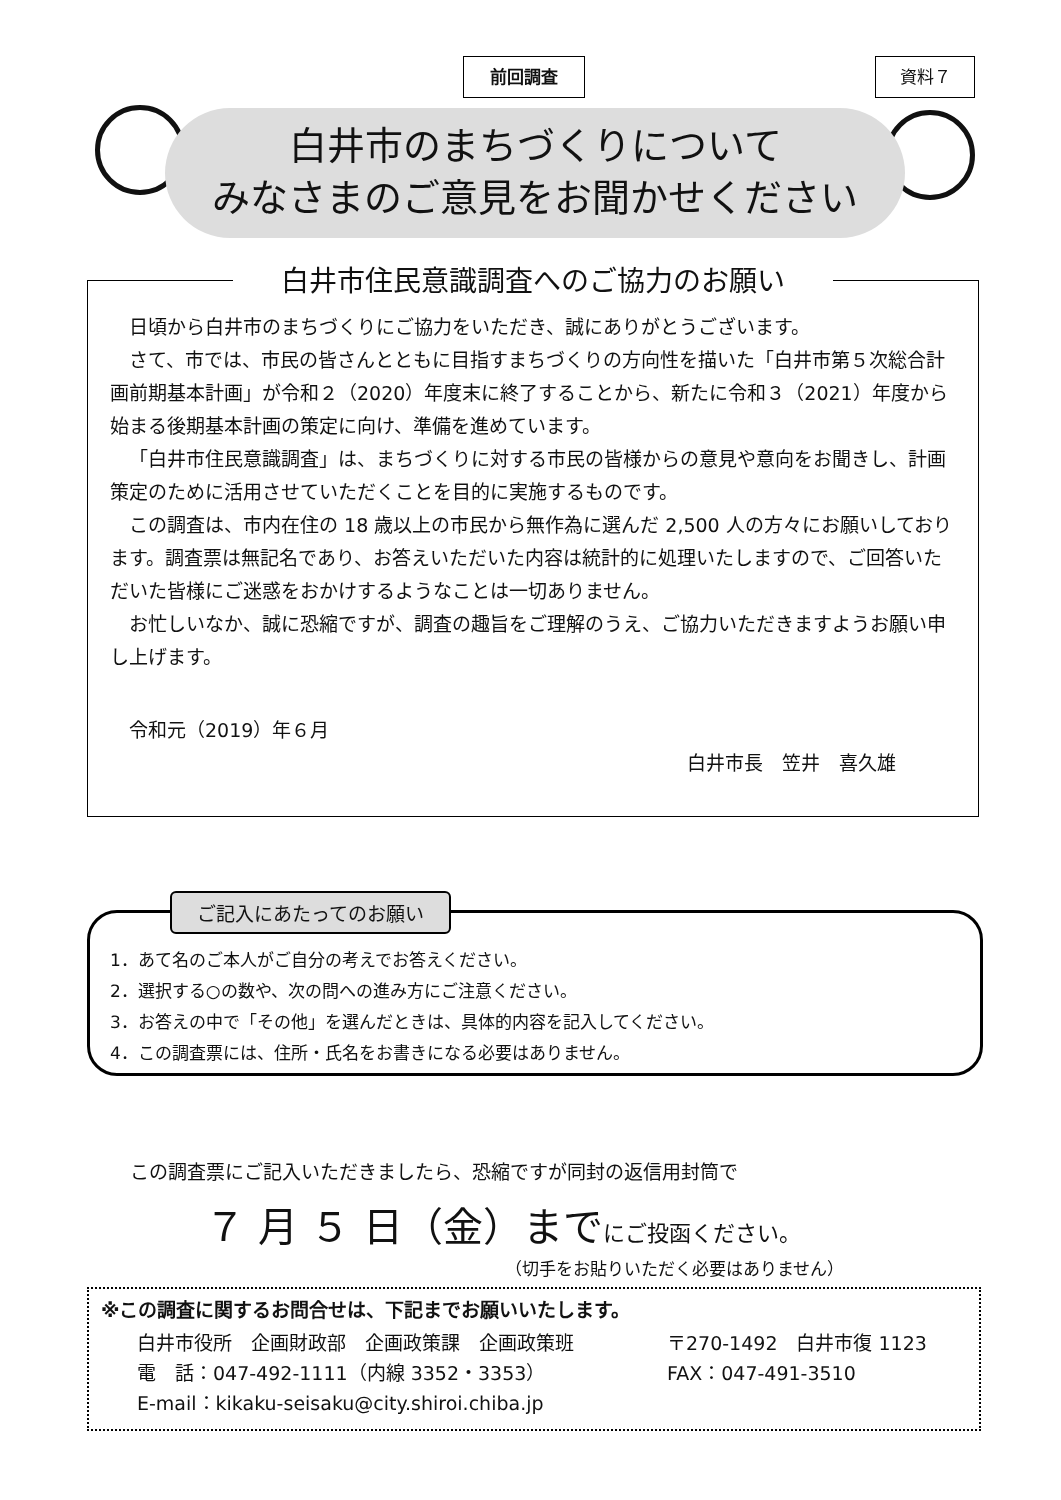前回調査 資料７
白井市のまちづくりについて
みなさまのご意見をお聞かせください
白井市住民意識調査へのご協力のお願い
日頃から白井市のまちづくりにご協力をいただき、誠にありがとうございます。
さて、市では、市民の皆さんとともに目指すまちづくりの方向性を描いた「白井市第５次総合計画前期基本計画」が令和２（2020）年度末に終了することから、新たに令和３（2021）年度から始まる後期基本計画の策定に向け、準備を進めています。
「白井市住民意識調査」は、まちづくりに対する市民の皆様からの意見や意向をお聞きし、計画策定のために活用させていただくことを目的に実施するものです。
この調査は、市内在住の 18 歳以上の市民から無作為に選んだ 2,500 人の方々にお願いしております。調査票は無記名であり、お答えいただいた内容は統計的に処理いたしますので、ご回答いただいた皆様にご迷惑をおかけするようなことは一切ありません。
お忙しいなか、誠に恐縮ですが、調査の趣旨をご理解のうえ、ご協力いただきますようお願い申し上げます。
令和元（2019）年６月
白井市長　笠井　喜久雄
ご記入にあたってのお願い
1．あて名のご本人がご自分の考えでお答えください。
2．選択する○の数や、次の問への進み方にご注意ください。
3．お答えの中で「その他」を選んだときは、具体的内容を記入してください。
4．この調査票には、住所・氏名をお書きになる必要はありません。
この調査票にご記入いただきましたら、恐縮ですが同封の返信用封筒で
７ 月 ５ 日（金）までにご投函ください。
（切手をお貼りいただく必要はありません）
※この調査に関するお問合せは、下記までお願いいたします。
白井市役所　企画財政部　企画政策課　企画政策班
電　話：047-492-1111（内線 3352・3353）
E-mail：kikaku-seisaku@city.shiroi.chiba.jp
〒270-1492　白井市復 1123
FAX：047-491-3510